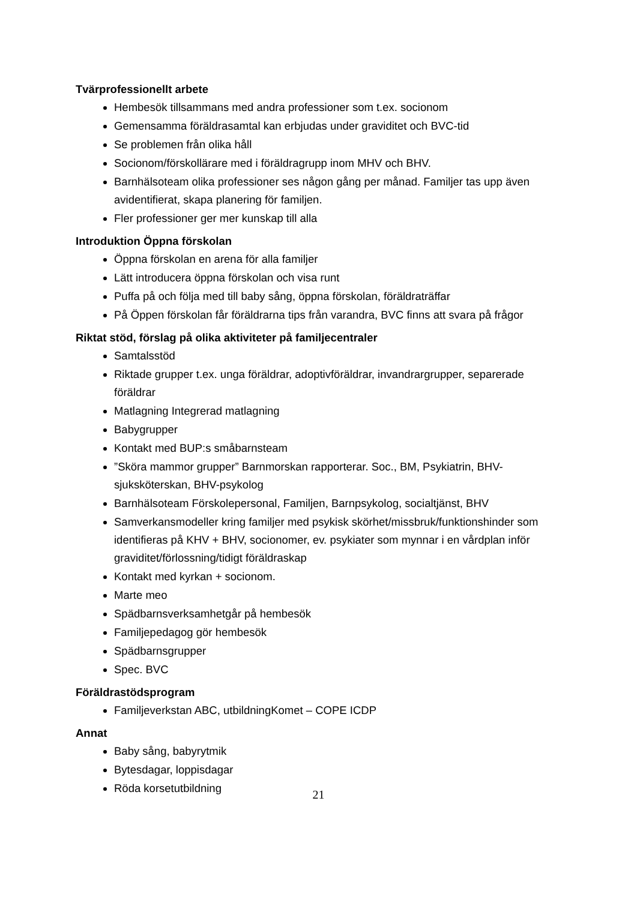Tvärprofessionellt arbete
Hembesök tillsammans med andra professioner som t.ex. socionom
Gemensamma föräldrasamtal kan erbjudas under graviditet och BVC-tid
Se problemen från olika håll
Socionom/förskollärare med i föräldragrupp inom MHV och BHV.
Barnhälsoteam olika professioner ses någon gång per månad. Familjer tas upp även avidentifierat, skapa planering för familjen.
Fler professioner ger mer kunskap till alla
Introduktion Öppna förskolan
Öppna förskolan en arena för alla familjer
Lätt introducera öppna förskolan och visa runt
Puffa på och följa med till baby sång, öppna förskolan, föräldraträffar
På Öppen förskolan får föräldrarna tips från varandra, BVC finns att svara på frågor
Riktat stöd, förslag på olika aktiviteter på familjecentraler
Samtalsstöd
Riktade grupper t.ex. unga föräldrar, adoptivföräldrar, invandrargrupper, separerade föräldrar
Matlagning Integrerad matlagning
Babygrupper
Kontakt med BUP:s småbarnsteam
”Sköra mammor grupper” Barnmorskan rapporterar. Soc., BM, Psykiatrin, BHV-sjuksköterskan, BHV-psykolog
Barnhälsoteam Förskolepersonal, Familjen, Barnpsykolog, socialtjänst, BHV
Samverkansmodeller kring familjer med psykisk skörhet/missbruk/funktionshinder som identifieras på KHV + BHV, socionomer, ev. psykiater som mynnar i en vårdplan inför graviditet/förlossning/tidigt föräldraskap
Kontakt med kyrkan + socionom.
Marte meo
Spädbarnsverksamhetgår på hembesök
Familjepedagog gör hembesök
Spädbarnsgrupper
Spec. BVC
Föräldrastödsprogram
Familjeverkstan ABC, utbildningKomet – COPE ICDP
Annat
Baby sång, babyrytmik
Bytesdagar, loppisdagar
Röda korsetutbildning
21